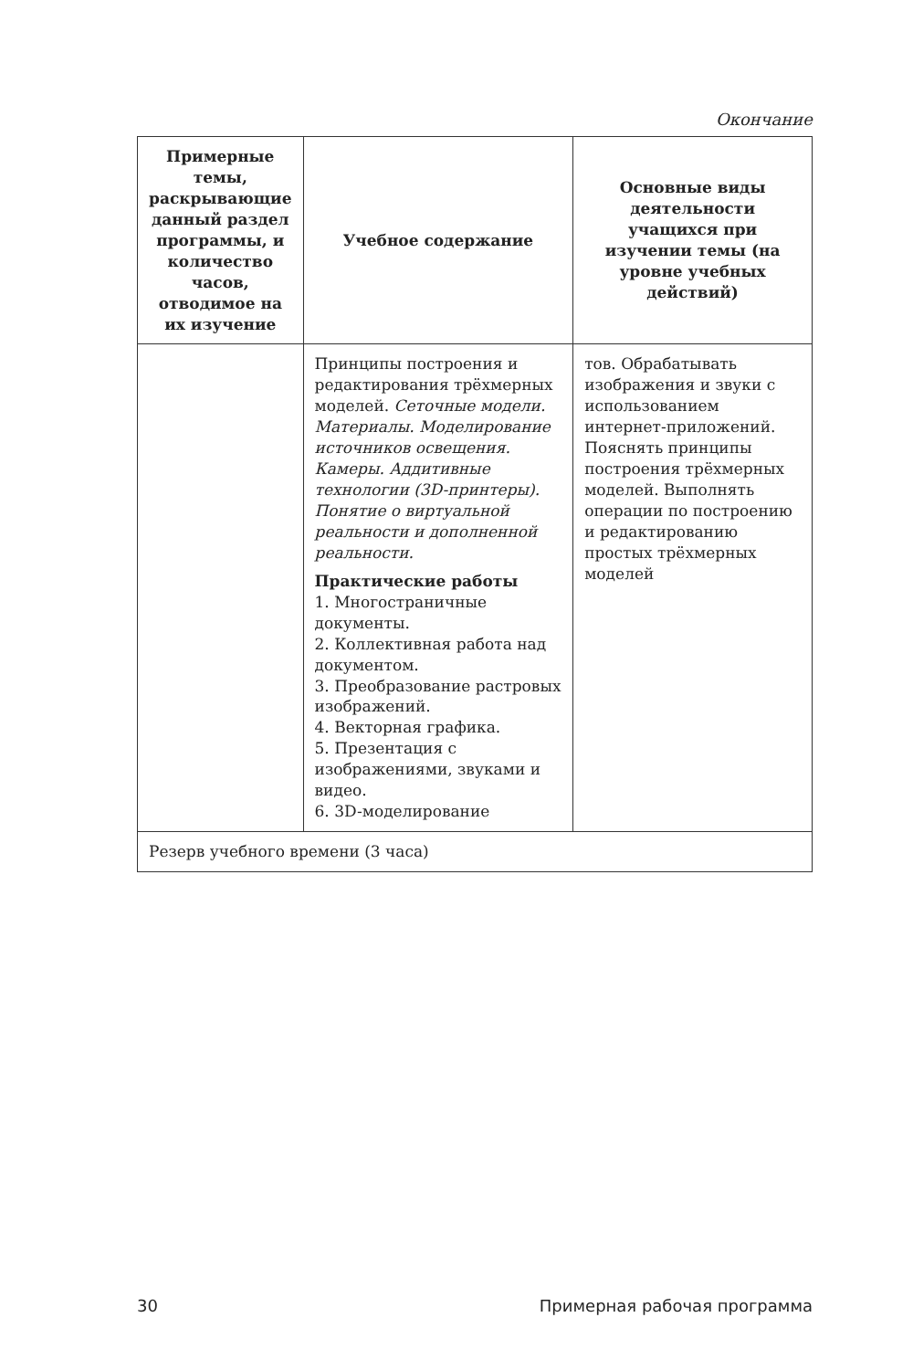Окончание
| Примерные темы, раскрывающие данный раздел программы, и количество часов, отводимое на их изучение | Учебное содержание | Основные виды деятельности учащихся при изучении темы (на уровне учебных действий) |
| --- | --- | --- |
| | Принципы построения и редактирования трёхмерных моделей. Сеточные модели. Материалы. Моделирование источников освещения. Камеры. Аддитивные технологии (3D-принтеры). Понятие о виртуальной реальности и дополненной реальности. Практические работы 1. Многостраничные документы. 2. Коллективная работа над документом. 3. Преобразование растровых изображений. 4. Векторная графика. 5. Презентация с изображениями, звуками и видео. 6. 3D-моделирование | тов. Обрабатывать изображения и звуки с использованием интернет-приложений. Пояснять принципы построения трёхмерных моделей. Выполнять операции по построению и редактированию простых трёхмерных моделей |
| Резерв учебного времени (3 часа) | | |
30 Примерная рабочая программа